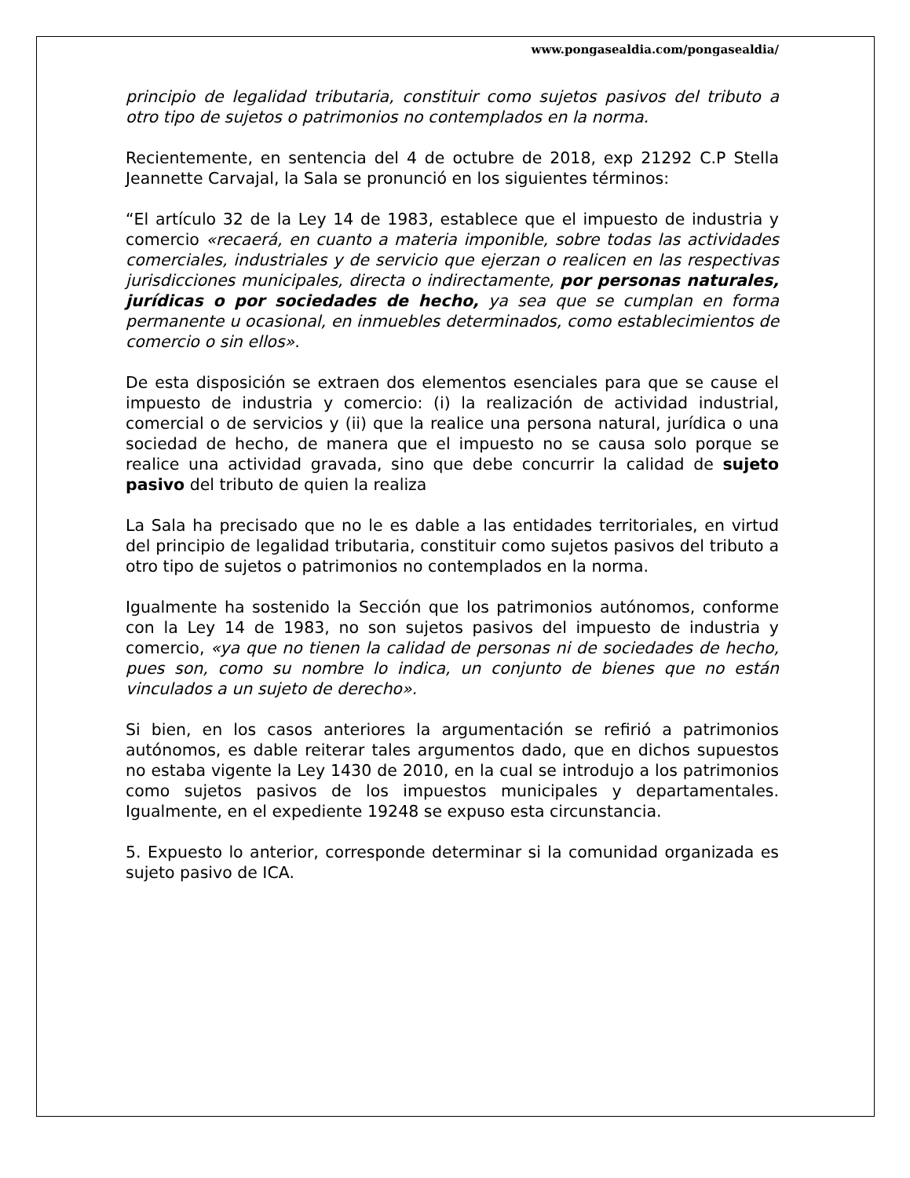www.pongasealdia.com/pongasealdia/
principio de legalidad tributaria, constituir como sujetos pasivos del tributo a otro tipo de sujetos o patrimonios no contemplados en la norma.
Recientemente, en sentencia del 4 de octubre de 2018, exp 21292 C.P Stella Jeannette Carvajal, la Sala se pronunció en los siguientes términos:
“El artículo 32 de la Ley 14 de 1983, establece que el impuesto de industria y comercio «recaerá, en cuanto a materia imponible, sobre todas las actividades comerciales, industriales y de servicio que ejerzan o realicen en las respectivas jurisdicciones municipales, directa o indirectamente, por personas naturales, jurídicas o por sociedades de hecho, ya sea que se cumplan en forma permanente u ocasional, en inmuebles determinados, como establecimientos de comercio o sin ellos».
De esta disposición se extraen dos elementos esenciales para que se cause el impuesto de industria y comercio: (i) la realización de actividad industrial, comercial o de servicios y (ii) que la realice una persona natural, jurídica o una sociedad de hecho, de manera que el impuesto no se causa solo porque se realice una actividad gravada, sino que debe concurrir la calidad de sujeto pasivo del tributo de quien la realiza
La Sala ha precisado que no le es dable a las entidades territoriales, en virtud del principio de legalidad tributaria, constituir como sujetos pasivos del tributo a otro tipo de sujetos o patrimonios no contemplados en la norma.
Igualmente ha sostenido la Sección que los patrimonios autónomos, conforme con la Ley 14 de 1983, no son sujetos pasivos del impuesto de industria y comercio, «ya que no tienen la calidad de personas ni de sociedades de hecho, pues son, como su nombre lo indica, un conjunto de bienes que no están vinculados a un sujeto de derecho».
Si bien, en los casos anteriores la argumentación se refirió a patrimonios autónomos, es dable reiterar tales argumentos dado, que en dichos supuestos no estaba vigente la Ley 1430 de 2010, en la cual se introdujo a los patrimonios como sujetos pasivos de los impuestos municipales y departamentales. Igualmente, en el expediente 19248 se expuso esta circunstancia.
5. Expuesto lo anterior, corresponde determinar si la comunidad organizada es sujeto pasivo de ICA.